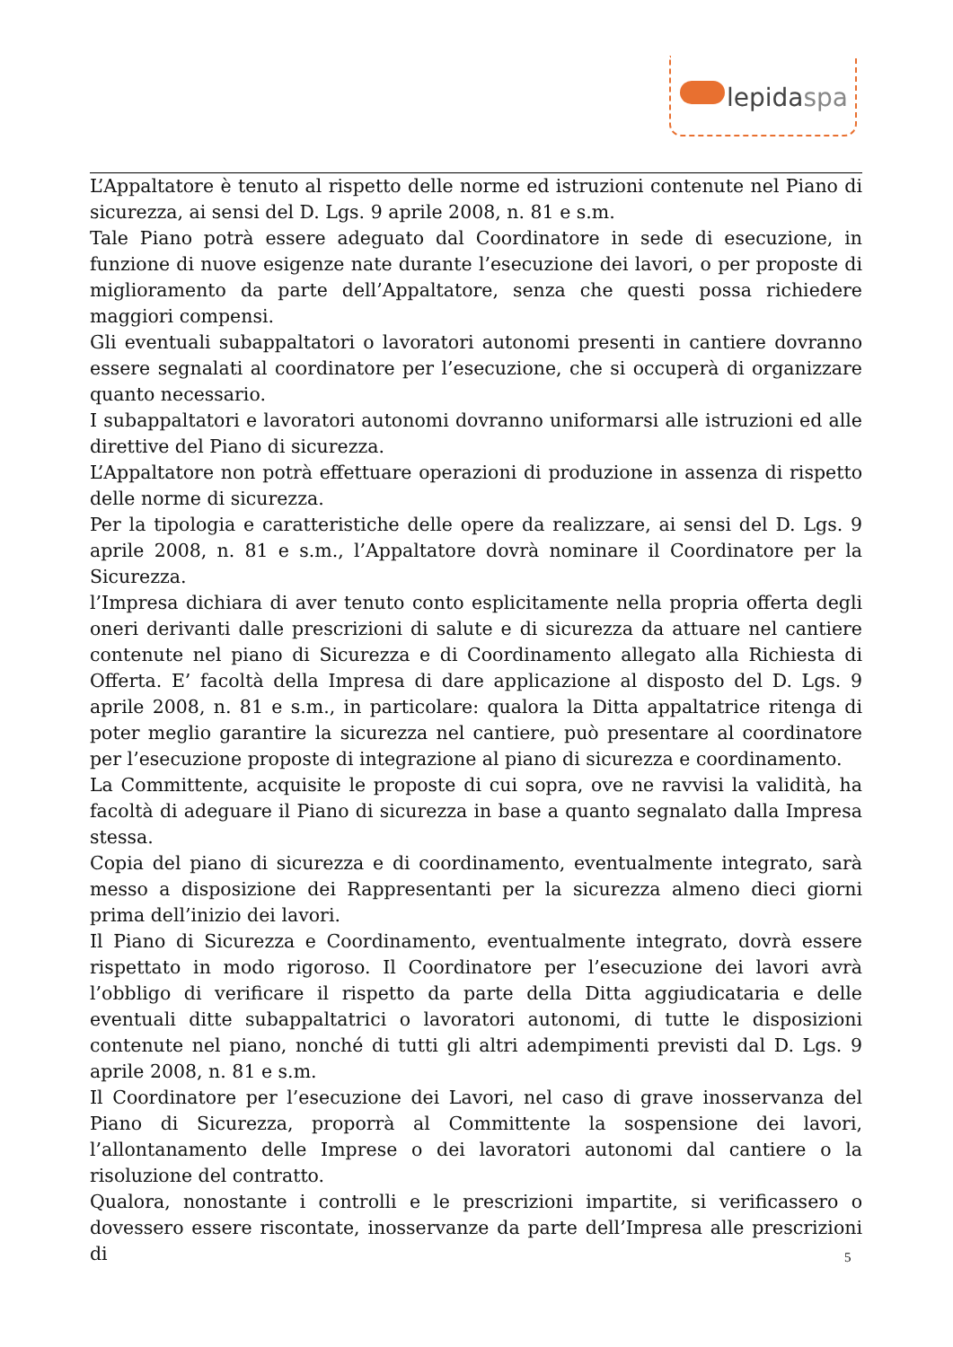lepidaspa
L’Appaltatore è tenuto al rispetto delle norme ed istruzioni contenute nel Piano di sicurezza, ai sensi del D. Lgs. 9 aprile 2008, n. 81 e s.m.
Tale Piano potrà essere adeguato dal Coordinatore in sede di esecuzione, in funzione di nuove esigenze nate durante l’esecuzione dei lavori, o per proposte di miglioramento da parte dell’Appaltatore, senza che questi possa richiedere maggiori compensi.
Gli eventuali subappaltatori o lavoratori autonomi presenti in cantiere dovranno essere segnalati al coordinatore per l’esecuzione, che si occuperà di organizzare quanto necessario.
I subappaltatori e lavoratori autonomi dovranno uniformarsi alle istruzioni ed alle direttive del Piano di sicurezza.
L’Appaltatore non potrà effettuare operazioni di produzione in assenza di rispetto delle norme di sicurezza.
Per la tipologia e caratteristiche delle opere da realizzare, ai sensi del D. Lgs. 9 aprile 2008, n. 81 e s.m., l’Appaltatore dovrà nominare il Coordinatore per la Sicurezza.
l’Impresa dichiara di aver tenuto conto esplicitamente nella propria offerta degli oneri derivanti dalle prescrizioni di salute e di sicurezza da attuare nel cantiere contenute nel piano di Sicurezza e di Coordinamento allegato alla Richiesta di Offerta. E’ facoltà della Impresa di dare applicazione al disposto del D. Lgs. 9 aprile 2008, n. 81 e s.m., in particolare: qualora la Ditta appaltatrice ritenga di poter meglio garantire la sicurezza nel cantiere, può presentare al coordinatore per l’esecuzione proposte di integrazione al piano di sicurezza e coordinamento.
La Committente, acquisite le proposte di cui sopra, ove ne ravvisi la validità, ha facoltà di adeguare il Piano di sicurezza in base a quanto segnalato dalla Impresa stessa.
Copia del piano di sicurezza e di coordinamento, eventualmente integrato, sarà messo a disposizione dei Rappresentanti per la sicurezza almeno dieci giorni prima dell’inizio dei lavori.
Il Piano di Sicurezza e Coordinamento, eventualmente integrato, dovrà essere rispettato in modo rigoroso. Il Coordinatore per l’esecuzione dei lavori avrà l’obbligo di verificare il rispetto da parte della Ditta aggiudicataria e delle eventuali ditte subappaltatrici o lavoratori autonomi, di tutte le disposizioni contenute nel piano, nonché di tutti gli altri adempimenti previsti dal D. Lgs. 9 aprile 2008, n. 81 e s.m.
Il Coordinatore per l’esecuzione dei Lavori, nel caso di grave inosservanza del Piano di Sicurezza, proporrà al Committente la sospensione dei lavori, l’allontanamento delle Imprese o dei lavoratori autonomi dal cantiere o la risoluzione del contratto.
Qualora, nonostante i controlli e le prescrizioni impartite, si verificassero o dovessero essere riscontate, inosservanze da parte dell’Impresa alle prescrizioni di
5